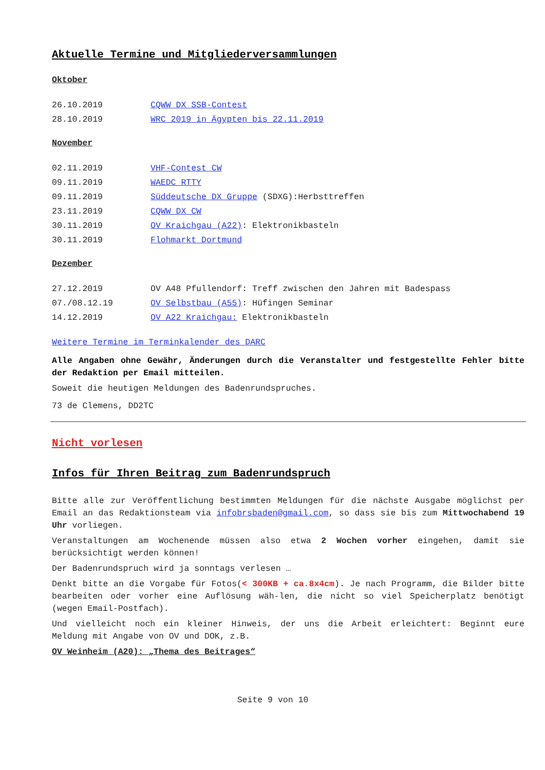Aktuelle Termine und Mitgliederversammlungen
Oktober
26.10.2019 CQWW DX SSB-Contest
28.10.2019 WRC 2019 in Ägypten bis 22.11.2019
November
02.11.2019 VHF-Contest CW
09.11.2019 WAEDC RTTY
09.11.2019 Süddeutsche DX Gruppe (SDXG):Herbsttreffen
23.11.2019 CQWW DX CW
30.11.2019 OV Kraichgau (A22): Elektronikbasteln
30.11.2019 Flohmarkt Dortmund
Dezember
27.12.2019 OV A48 Pfullendorf: Treff zwischen den Jahren mit Badespass
07./08.12.19 OV Selbstbau (A55): Hüfingen Seminar
14.12.2019 OV A22 Kraichgau: Elektronikbasteln
Weitere Termine im Terminkalender des DARC
Alle Angaben ohne Gewähr, Änderungen durch die Veranstalter und festgestellte Fehler bitte der Redaktion per Email mitteilen.
Soweit die heutigen Meldungen des Badenrundspruches.
73 de Clemens, DD2TC
Nicht vorlesen
Infos für Ihren Beitrag zum Badenrundspruch
Bitte alle zur Veröffentlichung bestimmten Meldungen für die nächste Ausgabe möglichst per Email an das Redaktionsteam via infobrsbaden@gmail.com, so dass sie bis zum Mittwochabend 19 Uhr vorliegen.
Veranstaltungen am Wochenende müssen also etwa 2 Wochen vorher eingehen, damit sie berücksichtigt werden können!
Der Badenrundspruch wird ja sonntags verlesen …
Denkt bitte an die Vorgabe für Fotos(< 300KB + ca.8x4cm). Je nach Programm, die Bilder bitte bearbeiten oder vorher eine Auflösung wäh-len, die nicht so viel Speicherplatz benötigt (wegen Email-Postfach).
Und vielleicht noch ein kleiner Hinweis, der uns die Arbeit erleichtert: Beginnt eure Meldung mit Angabe von OV und DOK, z.B.
OV Weinheim (A20): „Thema des Beitrages“
Seite 9 von 10